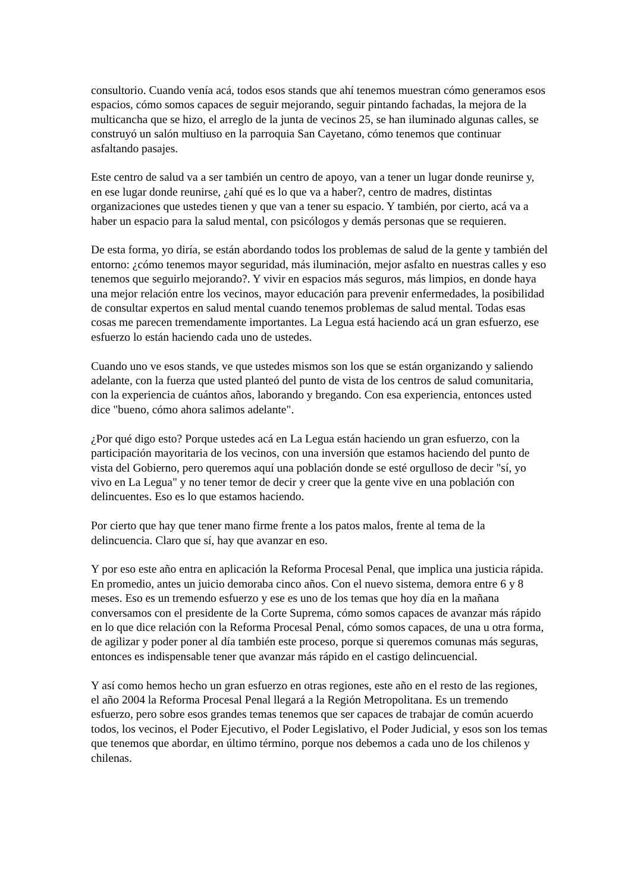consultorio. Cuando venía acá, todos esos stands que ahí tenemos muestran cómo generamos esos espacios, cómo somos capaces de seguir mejorando, seguir pintando fachadas, la mejora de la multicancha que se hizo, el arreglo de la junta de vecinos 25, se han iluminado algunas calles, se construyó un salón multiuso en la parroquia San Cayetano, cómo tenemos que continuar asfaltando pasajes.
Este centro de salud va a ser también un centro de apoyo, van a tener un lugar donde reunirse y, en ese lugar donde reunirse, ¿ahí qué es lo que va a haber?, centro de madres, distintas organizaciones que ustedes tienen y que van a tener su espacio. Y también, por cierto, acá va a haber un espacio para la salud mental, con psicólogos y demás personas que se requieren.
De esta forma, yo diría, se están abordando todos los problemas de salud de la gente y también del entorno: ¿cómo tenemos mayor seguridad, más iluminación, mejor asfalto en nuestras calles y eso tenemos que seguirlo mejorando?. Y vivir en espacios más seguros, más limpios, en donde haya una mejor relación entre los vecinos, mayor educación para prevenir enfermedades, la posibilidad de consultar expertos en salud mental cuando tenemos problemas de salud mental. Todas esas cosas me parecen tremendamente importantes. La Legua está haciendo acá un gran esfuerzo, ese esfuerzo lo están haciendo cada uno de ustedes.
Cuando uno ve esos stands, ve que ustedes mismos son los que se están organizando y saliendo adelante, con la fuerza que usted planteó del punto de vista de los centros de salud comunitaria, con la experiencia de cuántos años, laborando y bregando. Con esa experiencia, entonces usted dice "bueno, cómo ahora salimos adelante".
¿Por qué digo esto? Porque ustedes acá en La Legua están haciendo un gran esfuerzo, con la participación mayoritaria de los vecinos, con una inversión que estamos haciendo del punto de vista del Gobierno, pero queremos aquí una población donde se esté orgulloso de decir "sí, yo vivo en La Legua" y no tener temor de decir y creer que la gente vive en una población con delincuentes. Eso es lo que estamos haciendo.
Por cierto que hay que tener mano firme frente a los patos malos, frente al tema de la delincuencia. Claro que sí, hay que avanzar en eso.
Y por eso este año entra en aplicación la Reforma Procesal Penal, que implica una justicia rápida. En promedio, antes un juicio demoraba cinco años. Con el nuevo sistema, demora entre 6 y 8 meses. Eso es un tremendo esfuerzo y ese es uno de los temas que hoy día en la mañana conversamos con el presidente de la Corte Suprema, cómo somos capaces de avanzar más rápido en lo que dice relación con la Reforma Procesal Penal, cómo somos capaces, de una u otra forma, de agilizar y poder poner al día también este proceso, porque si queremos comunas más seguras, entonces es indispensable tener que avanzar más rápido en el castigo delincuencial.
Y así como hemos hecho un gran esfuerzo en otras regiones, este año en el resto de las regiones, el año 2004 la Reforma Procesal Penal llegará a la Región Metropolitana. Es un tremendo esfuerzo, pero sobre esos grandes temas tenemos que ser capaces de trabajar de común acuerdo todos, los vecinos, el Poder Ejecutivo, el Poder Legislativo, el Poder Judicial, y esos son los temas que tenemos que abordar, en último término, porque nos debemos a cada uno de los chilenos y chilenas.